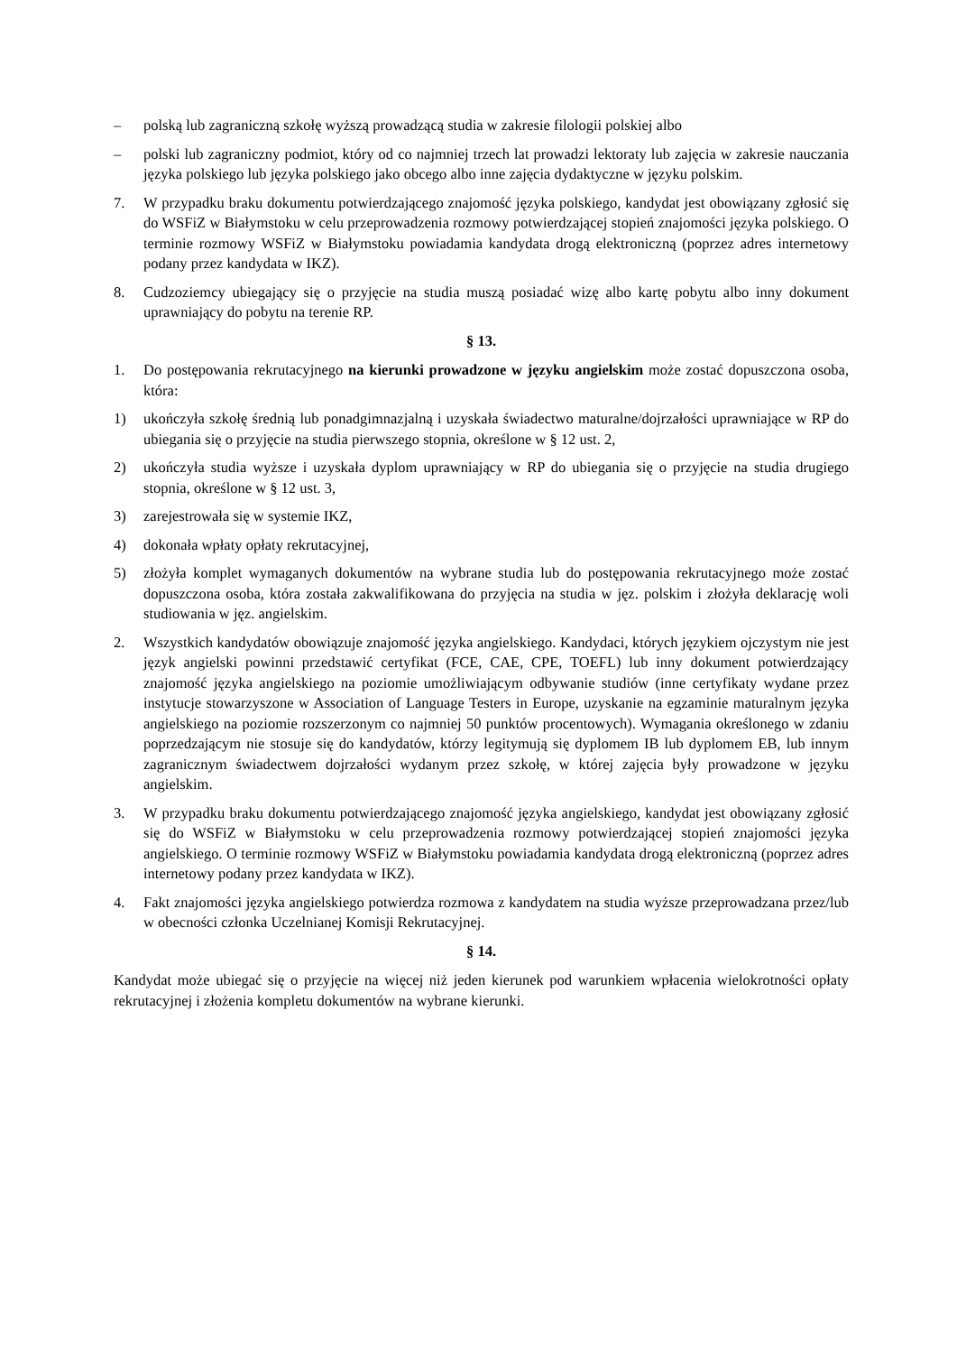– polską lub zagraniczną szkołę wyższą prowadzącą studia w zakresie filologii polskiej albo
– polski lub zagraniczny podmiot, który od co najmniej trzech lat prowadzi lektoraty lub zajęcia w zakresie nauczania języka polskiego lub języka polskiego jako obcego albo inne zajęcia dydaktyczne w języku polskim.
7. W przypadku braku dokumentu potwierdzającego znajomość języka polskiego, kandydat jest obowiązany zgłosić się do WSFiZ w Białymstoku w celu przeprowadzenia rozmowy potwierdzającej stopień znajomości języka polskiego. O terminie rozmowy WSFiZ w Białymstoku powiadamia kandydata drogą elektroniczną (poprzez adres internetowy podany przez kandydata w IKZ).
8. Cudzoziemcy ubiegający się o przyjęcie na studia muszą posiadać wizę albo kartę pobytu albo inny dokument uprawniający do pobytu na terenie RP.
§ 13.
1. Do postępowania rekrutacyjnego na kierunki prowadzone w języku angielskim może zostać dopuszczona osoba, która:
1) ukończyła szkołę średnią lub ponadgimnazjalną i uzyskała świadectwo maturalne/dojrzałości uprawniające w RP do ubiegania się o przyjęcie na studia pierwszego stopnia, określone w § 12 ust. 2,
2) ukończyła studia wyższe i uzyskała dyplom uprawniający w RP do ubiegania się o przyjęcie na studia drugiego stopnia, określone w § 12 ust. 3,
3) zarejestrowała się w systemie IKZ,
4) dokonała wpłaty opłaty rekrutacyjnej,
5) złożyła komplet wymaganych dokumentów na wybrane studia lub do postępowania rekrutacyjnego może zostać dopuszczona osoba, która została zakwalifikowana do przyjęcia na studia w jęz. polskim i złożyła deklarację woli studiowania w jęz. angielskim.
2. Wszystkich kandydatów obowiązuje znajomość języka angielskiego. Kandydaci, których językiem ojczystym nie jest język angielski powinni przedstawić certyfikat (FCE, CAE, CPE, TOEFL) lub inny dokument potwierdzający znajomość języka angielskiego na poziomie umożliwiającym odbywanie studiów (inne certyfikaty wydane przez instytucje stowarzyszone w Association of Language Testers in Europe, uzyskanie na egzaminie maturalnym języka angielskiego na poziomie rozszerzonym co najmniej 50 punktów procentowych). Wymagania określonego w zdaniu poprzedzającym nie stosuje się do kandydatów, którzy legitymują się dyplomem IB lub dyplomem EB, lub innym zagranicznym świadectwem dojrzałości wydanym przez szkołę, w której zajęcia były prowadzone w języku angielskim.
3. W przypadku braku dokumentu potwierdzającego znajomość języka angielskiego, kandydat jest obowiązany zgłosić się do WSFiZ w Białymstoku w celu przeprowadzenia rozmowy potwierdzającej stopień znajomości języka angielskiego. O terminie rozmowy WSFiZ w Białymstoku powiadamia kandydata drogą elektroniczną (poprzez adres internetowy podany przez kandydata w IKZ).
4. Fakt znajomości języka angielskiego potwierdza rozmowa z kandydatem na studia wyższe przeprowadzana przez/lub w obecności członka Uczelnianej Komisji Rekrutacyjnej.
§ 14.
Kandydat może ubiegać się o przyjęcie na więcej niż jeden kierunek pod warunkiem wpłacenia wielokrotności opłaty rekrutacyjnej i złożenia kompletu dokumentów na wybrane kierunki.